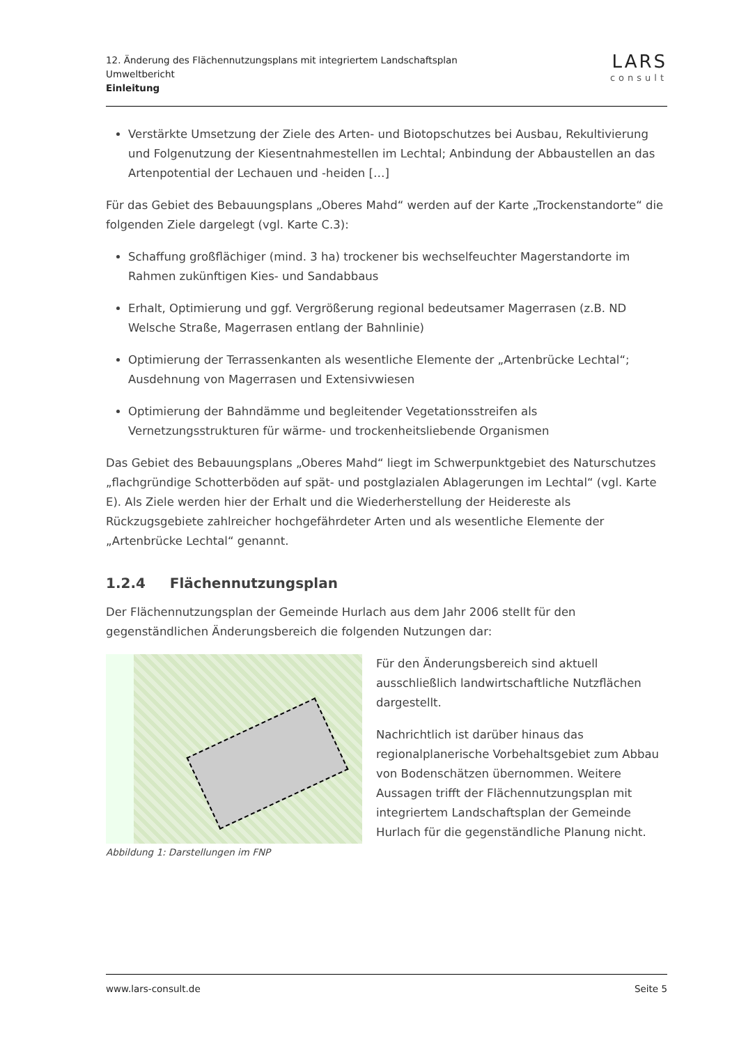12. Änderung des Flächennutzungsplans mit integriertem Landschaftsplan
Umweltbericht
Einleitung
LARS
consult
Verstärkte Umsetzung der Ziele des Arten- und Biotopschutzes bei Ausbau, Rekultivierung und Folgenutzung der Kiesentnahmestellen im Lechtal; Anbindung der Abbaustellen an das Artenpotential der Lechauen und -heiden […]
Für das Gebiet des Bebauungsplans „Oberes Mahd“ werden auf der Karte „Trockenstandorte“ die folgenden Ziele dargelegt (vgl. Karte C.3):
Schaffung großflächiger (mind. 3 ha) trockener bis wechselfeuchter Magerstandorte im Rahmen zukünftigen Kies- und Sandabbaus
Erhalt, Optimierung und ggf. Vergrößerung regional bedeutsamer Magerrasen (z.B. ND Welsche Straße, Magerrasen entlang der Bahnlinie)
Optimierung der Terrassenkanten als wesentliche Elemente der „Artenbrücke Lechtal“; Ausdehnung von Magerrasen und Extensivwiesen
Optimierung der Bahndämme und begleitender Vegetationsstreifen als Vernetzungsstrukturen für wärme- und trockenheitsliebende Organismen
Das Gebiet des Bebauungsplans „Oberes Mahd“ liegt im Schwerpunktgebiet des Naturschutzes „flachgründige Schotterböden auf spät- und postglazialen Ablagerungen im Lechtal“ (vgl. Karte E). Als Ziele werden hier der Erhalt und die Wiederherstellung der Heidereste als Rückzugsgebiete zahlreicher hochgefährdeter Arten und als wesentliche Elemente der „Artenbrücke Lechtal“ genannt.
1.2.4 Flächennutzungsplan
Der Flächennutzungsplan der Gemeinde Hurlach aus dem Jahr 2006 stellt für den gegenständlichen Änderungsbereich die folgenden Nutzungen dar:
Abbildung 1: Darstellungen im FNP
Für den Änderungsbereich sind aktuell ausschließlich landwirtschaftliche Nutzflächen dargestellt.
Nachrichtlich ist darüber hinaus das regionalplanerische Vorbehaltsgebiet zum Abbau von Bodenschätzen übernommen. Weitere Aussagen trifft der Flächennutzungsplan mit integriertem Landschaftsplan der Gemeinde Hurlach für die gegenständliche Planung nicht.
www.lars-consult.de Seite 5